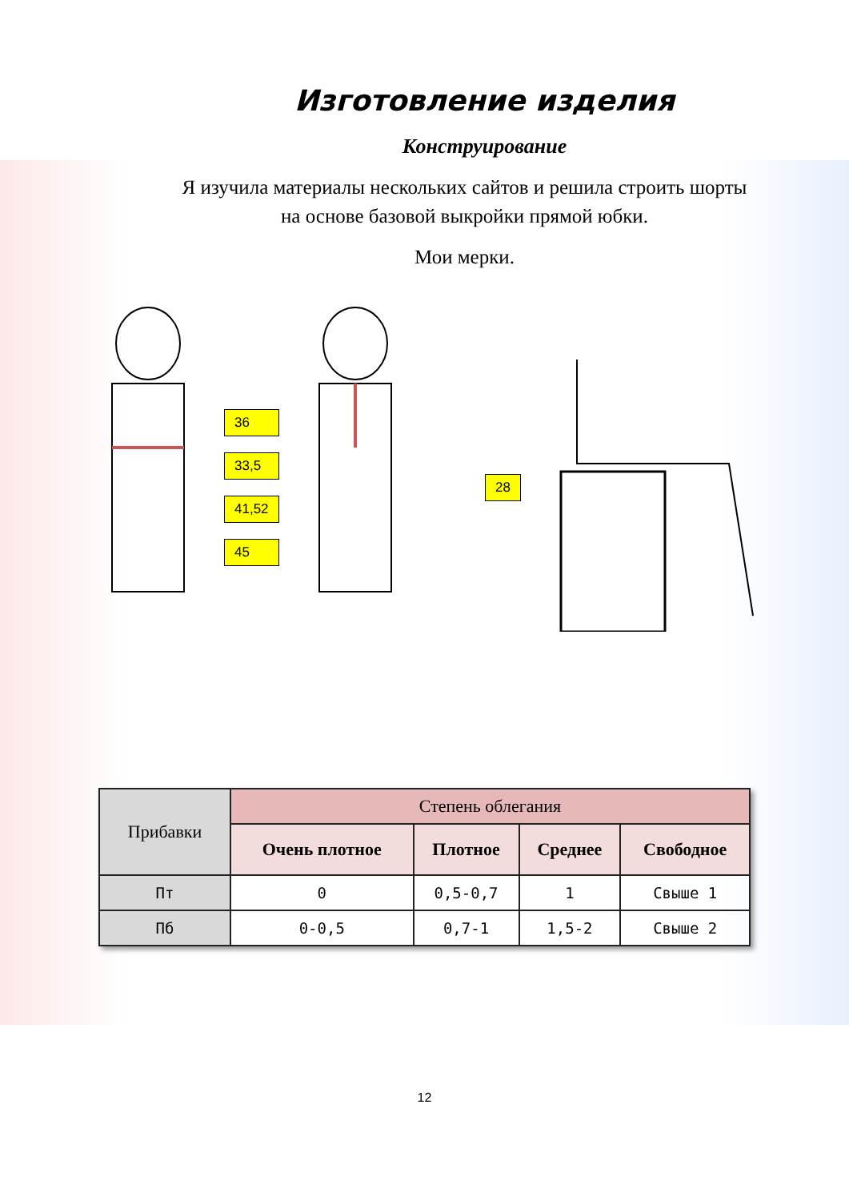Изготовление изделия
Конструирование
Я изучила материалы нескольких сайтов и решила строить шорты
на основе базовой выкройки прямой юбки.
Мои мерки.
36
33,5
41,52
45
28
| Прибавки | Степень облегания | | | |
| --- | --- | --- | --- | --- |
| | Очень плотное | Плотное | Среднее | Свободное |
| Пт | 0 | 0,5-0,7 | 1 | Свыше 1 |
| Пб | 0-0,5 | 0,7-1 | 1,5-2 | Свыше 2 |
12